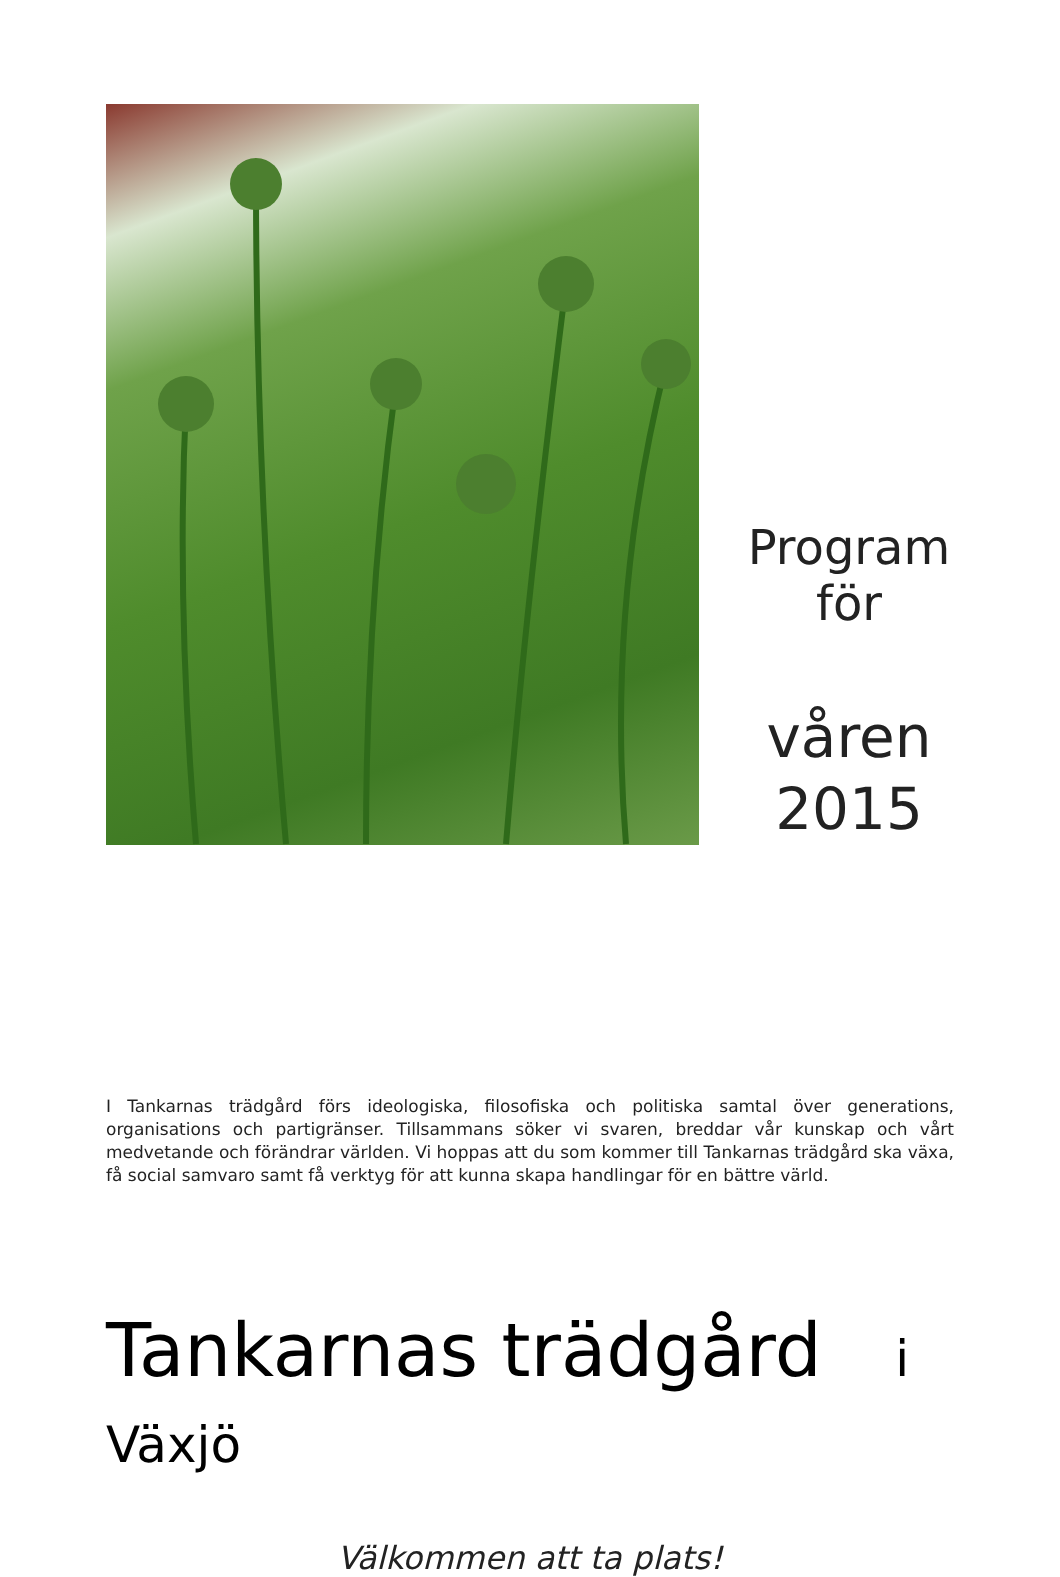Program
för
våren
2015
I Tankarnas trädgård förs ideologiska, filosofiska och politiska samtal över generations, organisations och partigränser. Tillsammans söker vi svaren, breddar vår kunskap och vårt medvetande och förändrar världen. Vi hoppas att du som kommer till Tankarnas trädgård ska växa, få social samvaro samt få verktyg för att kunna skapa handlingar för en bättre värld.
Tankarnas trädgård i Växjö
Välkommen att ta plats!